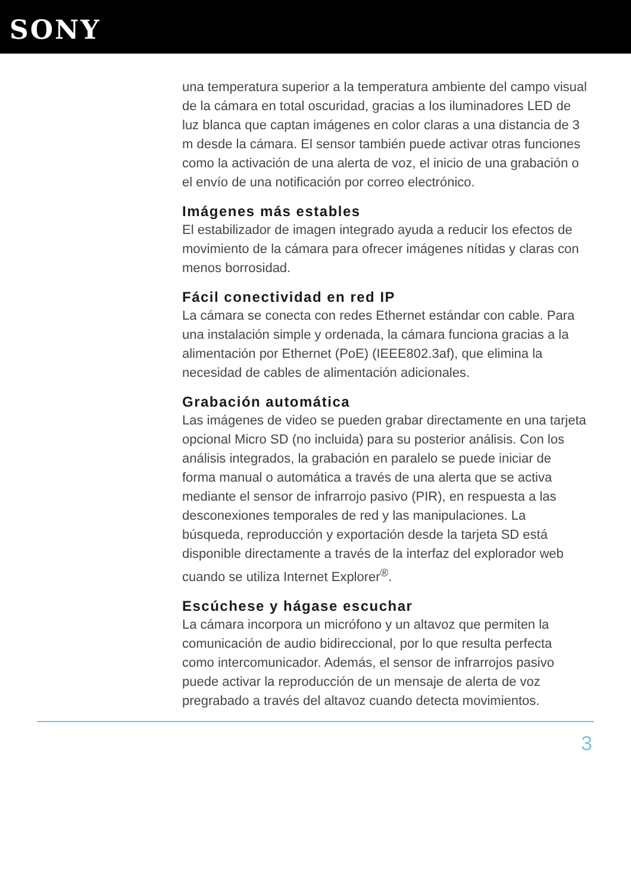SONY
una temperatura superior a la temperatura ambiente del campo visual de la cámara en total oscuridad, gracias a los iluminadores LED de luz blanca que captan imágenes en color claras a una distancia de 3 m desde la cámara. El sensor también puede activar otras funciones como la activación de una alerta de voz, el inicio de una grabación o el envío de una notificación por correo electrónico.
Imágenes más estables
El estabilizador de imagen integrado ayuda a reducir los efectos de movimiento de la cámara para ofrecer imágenes nítidas y claras con menos borrosidad.
Fácil conectividad en red IP
La cámara se conecta con redes Ethernet estándar con cable. Para una instalación simple y ordenada, la cámara funciona gracias a la alimentación por Ethernet (PoE) (IEEE802.3af), que elimina la necesidad de cables de alimentación adicionales.
Grabación automática
Las imágenes de video se pueden grabar directamente en una tarjeta opcional Micro SD (no incluida) para su posterior análisis. Con los análisis integrados, la grabación en paralelo se puede iniciar de forma manual o automática a través de una alerta que se activa mediante el sensor de infrarrojo pasivo (PIR), en respuesta a las desconexiones temporales de red y las manipulaciones. La búsqueda, reproducción y exportación desde la tarjeta SD está disponible directamente a través de la interfaz del explorador web cuando se utiliza Internet Explorer<sup>®</sup>.
Escúchese y hágase escuchar
La cámara incorpora un micrófono y un altavoz que permiten la comunicación de audio bidireccional, por lo que resulta perfecta como intercomunicador. Además, el sensor de infrarrojos pasivo puede activar la reproducción de un mensaje de alerta de voz pregrabado a través del altavoz cuando detecta movimientos.
3